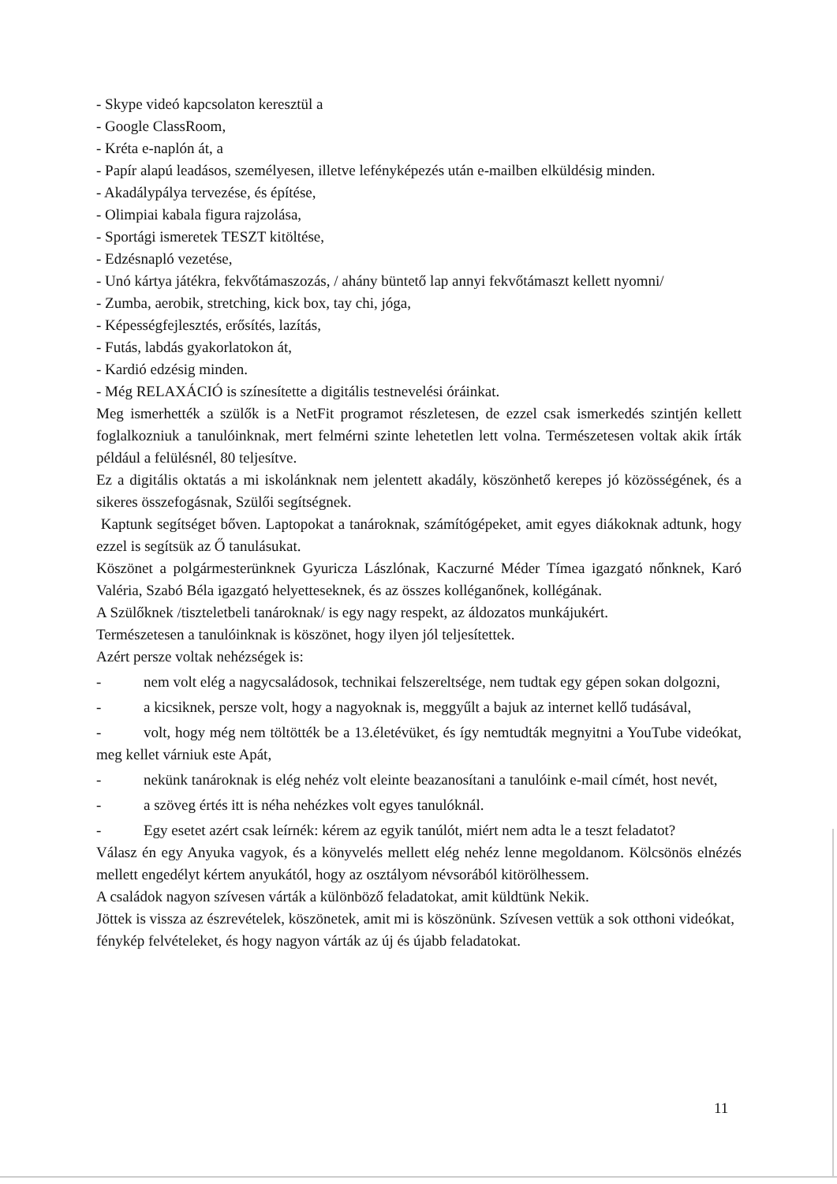- Skype videó kapcsolaton keresztül a
- Google ClassRoom,
- Kréta e-naplón át, a
- Papír alapú leadásos, személyesen, illetve lefényképezés után e-mailben elküldésig minden.
- Akadálypálya tervezése, és építése,
- Olimpiai kabala figura rajzolása,
- Sportági ismeretek TESZT kitöltése,
- Edzésnapló vezetése,
- Unó kártya játékra, fekvőtámaszozás, / ahány büntető lap annyi fekvőtámaszt kellett nyomni/
- Zumba, aerobik, stretching, kick box, tay chi, jóga,
- Képességfejlesztés, erősítés, lazítás,
- Futás, labdás gyakorlatokon át,
- Kardió edzésig minden.
- Még RELAXÁCIÓ is színesítette a digitális testnevelési óráinkat.
Meg ismerhették a szülők is a NetFit programot részletesen, de ezzel csak ismerkedés szintjén kellett foglalkozniuk a tanulóinknak, mert felmérni szinte lehetetlen lett volna. Természetesen voltak akik írták például a felülésnél, 80 teljesítve.
Ez a digitális oktatás a mi iskolánknak nem jelentett akadály, köszönhető kerepes jó közösségének, és a sikeres összefogásnak, Szülői segítségnek.
Kaptunk segítséget bőven. Laptopokat a tanároknak, számítógépeket, amit egyes diákoknak adtunk, hogy ezzel is segítsük az Ő tanulásukat.
Köszönet a polgármesterünknek Gyuricza Lászlónak, Kaczurné Méder Tímea igazgató nőnknek, Karó Valéria, Szabó Béla igazgató helyetteseknek, és az összes kolléganőnek, kollégának.
A Szülőknek /tiszteletbeli tanároknak/ is egy nagy respekt, az áldozatos munkájukért.
Természetesen a tanulóinknak is köszönet, hogy ilyen jól teljesítettek.
Azért persze voltak nehézségek is:
- nem volt elég a nagycsaládosok, technikai felszereltsége, nem tudtak egy gépen sokan dolgozni,
- a kicsiknek, persze volt, hogy a nagyoknak is, meggyűlt a bajuk az internet kellő tudásával,
- volt, hogy még nem töltötték be a 13.életévüket, és így nemtudták megnyitni a YouTube videókat, meg kellet várniuk este Apát,
- nekünk tanároknak is elég nehéz volt eleinte beazanosítani a tanulóink e-mail címét, host nevét,
- a szöveg értés itt is néha nehézkes volt egyes tanulóknál.
- Egy esetet azért csak leírnék: kérem az egyik tanúlót, miért nem adta le a teszt feladatot?
Válasz én egy Anyuka vagyok, és a könyvelés mellett elég nehéz lenne megoldanom. Kölcsönös elnézés mellett engedélyt kértem anyukától, hogy az osztályom névsorából kitörölhessem.
A családok nagyon szívesen várták a különböző feladatokat, amit küldtünk Nekik.
Jöttek is vissza az észrevételek, köszönetek, amit mi is köszönünk. Szívesen vettük a sok otthoni videókat, fénykép felvételeket, és hogy nagyon várták az új és újabb feladatokat.
11